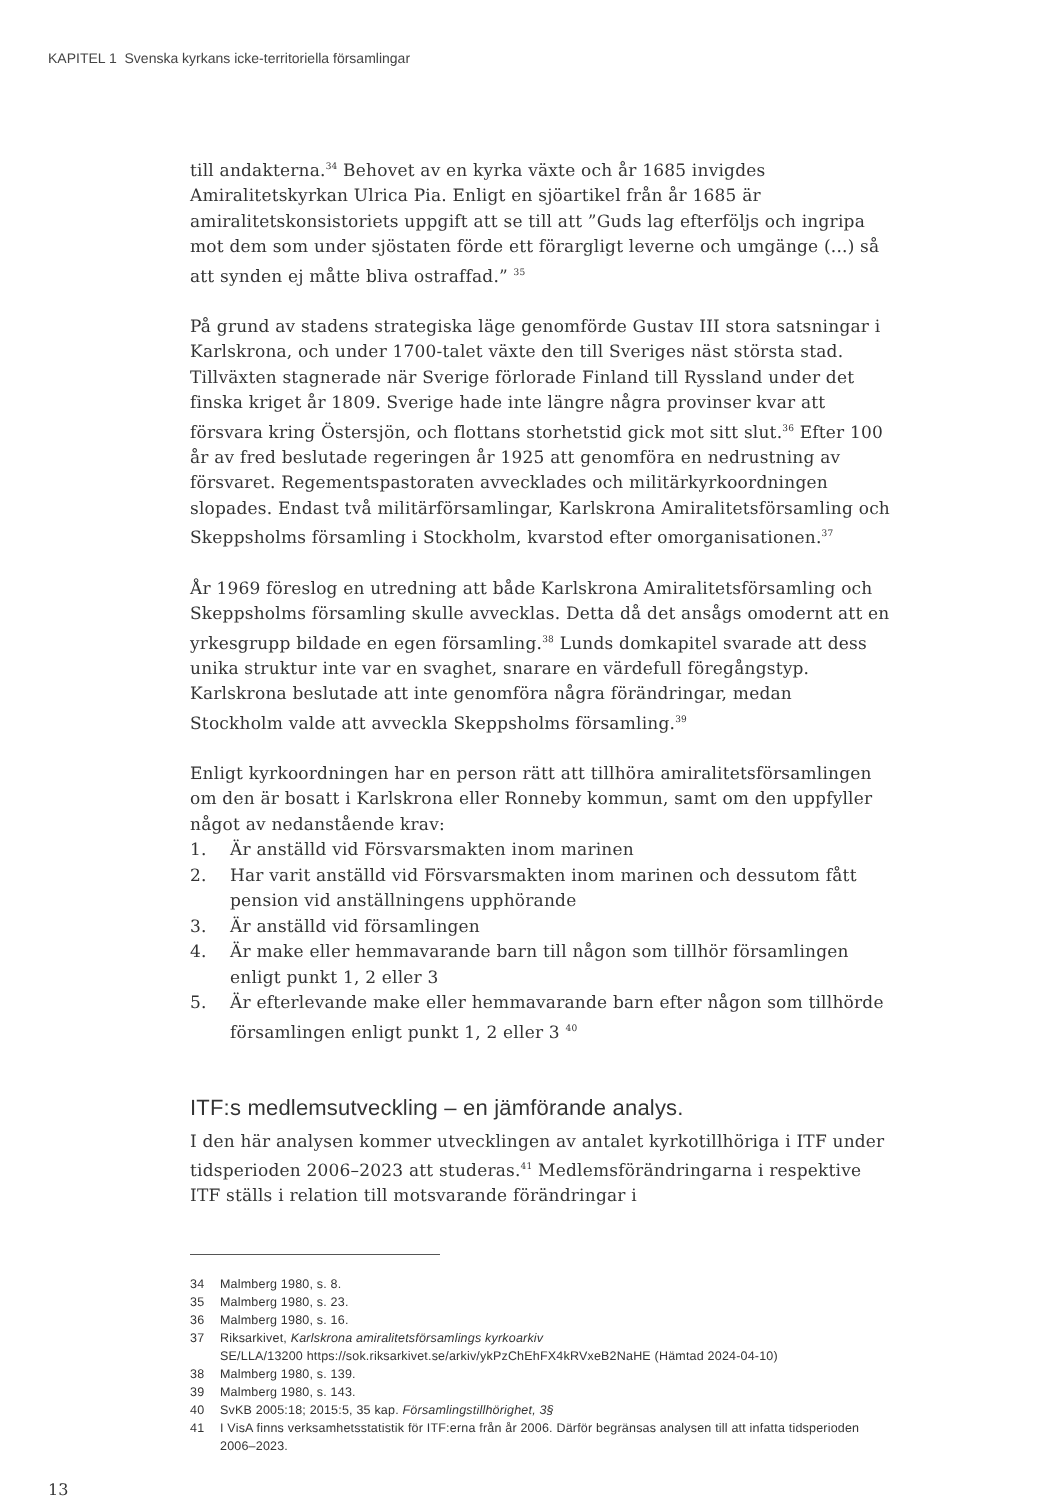KAPITEL 1 Svenska kyrkans icke-territoriella församlingar
till andakterna.<sup>34</sup> Behovet av en kyrka växte och år 1685 invigdes Amiralitetskyrkan Ulrica Pia. Enligt en sjöartikel från år 1685 är amiralitetskonsistoriets uppgift att se till att ”Guds lag efterföljs och ingripa mot dem som under sjöstaten förde ett förargligt leverne och umgänge (...) så att synden ej måtte bliva ostraffad.” <sup>35</sup>
På grund av stadens strategiska läge genomförde Gustav III stora satsningar i Karlskrona, och under 1700-talet växte den till Sveriges näst största stad. Tillväxten stagnerade när Sverige förlorade Finland till Ryssland under det finska kriget år 1809. Sverige hade inte längre några provinser kvar att försvara kring Östersjön, och flottans storhetstid gick mot sitt slut.<sup>36</sup> Efter 100 år av fred beslutade regeringen år 1925 att genomföra en nedrustning av försvaret. Regementspastoraten avvecklades och militärkyrkoordningen slopades. Endast två militärförsamlingar, Karlskrona Amiralitetsförsamling och Skeppsholms församling i Stockholm, kvarstod efter omorganisationen.<sup>37</sup>
År 1969 föreslog en utredning att både Karlskrona Amiralitetsförsamling och Skeppsholms församling skulle avvecklas. Detta då det ansågs omodernt att en yrkesgrupp bildade en egen församling.<sup>38</sup> Lunds domkapitel svarade att dess unika struktur inte var en svaghet, snarare en värdefull föregångstyp. Karlskrona beslutade att inte genomföra några förändringar, medan Stockholm valde att avveckla Skeppsholms församling.<sup>39</sup>
Enligt kyrkoordningen har en person rätt att tillhöra amiralitetsförsamlingen om den är bosatt i Karlskrona eller Ronneby kommun, samt om den uppfyller något av nedanstående krav:
1. Är anställd vid Försvarsmakten inom marinen
2. Har varit anställd vid Försvarsmakten inom marinen och dessutom fått pension vid anställningens upphörande
3. Är anställd vid församlingen
4. Är make eller hemmavarande barn till någon som tillhör församlingen enligt punkt 1, 2 eller 3
5. Är efterlevande make eller hemmavarande barn efter någon som tillhörde församlingen enligt punkt 1, 2 eller 3 <sup>40</sup>
ITF:s medlemsutveckling – en jämförande analys.
I den här analysen kommer utvecklingen av antalet kyrkotillhöriga i ITF under tidsperioden 2006–2023 att studeras.<sup>41</sup> Medlemsförändringarna i respektive ITF ställs i relation till motsvarande förändringar i
34 Malmberg 1980, s. 8.
35 Malmberg 1980, s. 23.
36 Malmberg 1980, s. 16.
37 Riksarkivet, Karlskrona amiralitetsförsamlings kyrkoarkiv
SE/LLA/13200 https://sok.riksarkivet.se/arkiv/ykPzChEhFX4kRVxeB2NaHE (Hämtad 2024-04-10)
38 Malmberg 1980, s. 139.
39 Malmberg 1980, s. 143.
40 SvKB 2005:18; 2015:5, 35 kap. Församlingstillhörighet, 3§
41 I VisA finns verksamhetsstatistik för ITF:erna från år 2006. Därför begränsas analysen till att infatta tidsperioden 2006–2023.
13